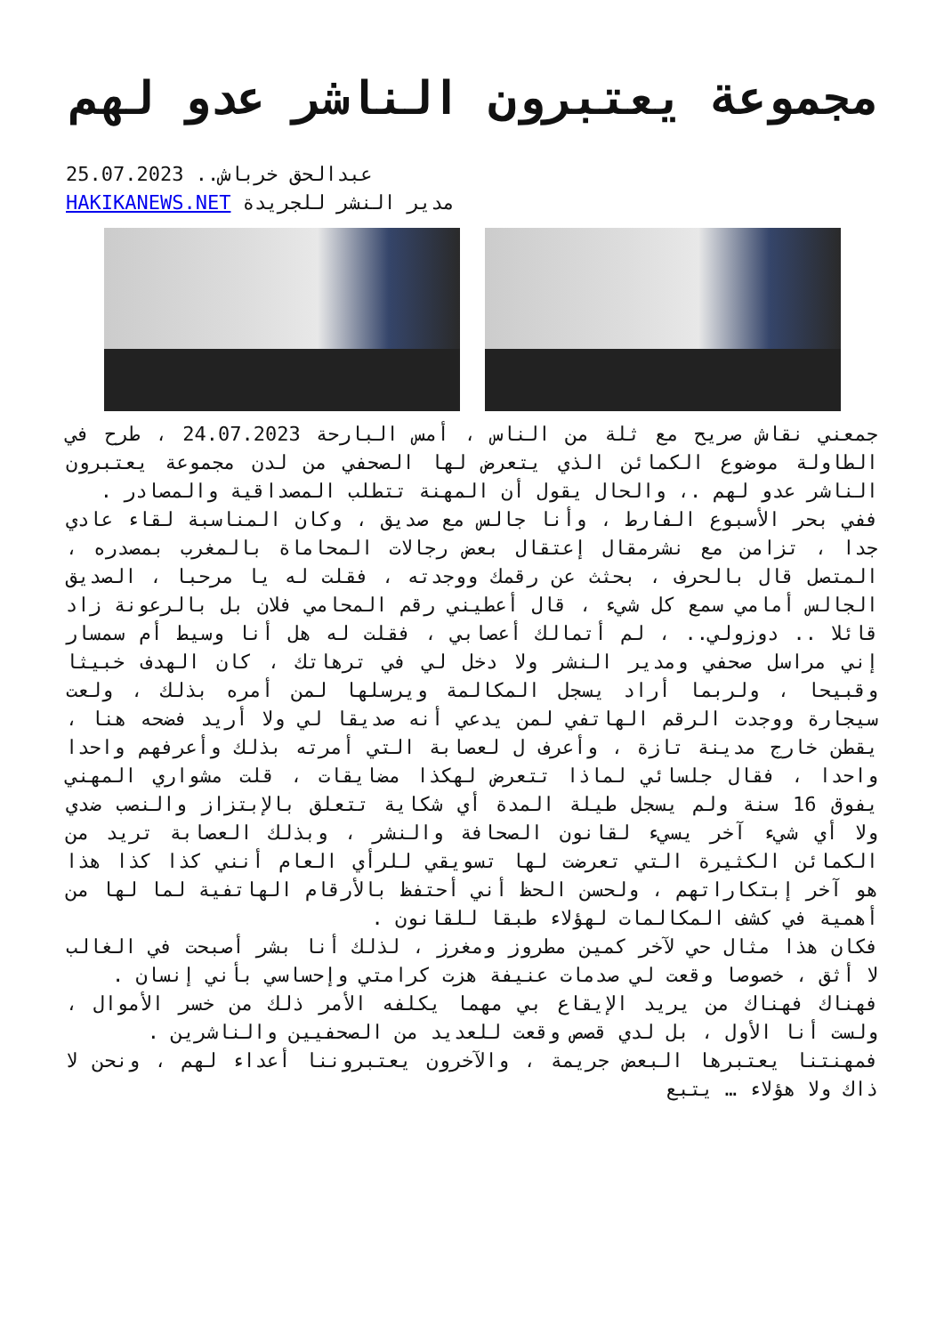مجموعة يعتبرون الناشر عدو لهم
عبدالحق خرباش.. 25.07.2023
مدير النشر للجريدة HAKIKANEWS.NET
جمعني نقاش صريح مع ثلة من الناس ، أمس البارحة 24.07.2023 ، طرح في الطاولة موضوع الكمائن الذي يتعرض لها الصحفي من لدن مجموعة يعتبرون الناشر عدو لهم .، والحال يقول أن المهنة تتطلب المصداقية والمصادر .
ففي بحر الأسبوع الفارط ، وأنا جالس مع صديق ، وكان المناسبة لقاء عادي جدا ، تزامن مع نشرمقال إعتقال بعض رجالات المحاماة بالمغرب بمصدره ، المتصل قال بالحرف ، بحثث عن رقمك ووجدته ، فقلت له يا مرحبا ، الصديق الجالس أمامي سمع كل شيء ، قال أعطيني رقم المحامي فلان بل بالرعونة زاد قائلا .. دوزولي.. ، لم أتمالك أعصابي ، فقلت له هل أنا وسيط أم سمسار إني مراسل صحفي ومدير النشر ولا دخل لي في ترهاتك ، كان الهدف خبيثا وقبيحا ، ولربما أراد يسجل المكالمة ويرسلها لمن أمره بذلك ، ولعت سيجارة ووجدت الرقم الهاتفي لمن يدعي أنه صديقا لي ولا أريد فضحه هنا ، يقطن خارج مدينة تازة ، وأعرف ل لعصابة التي أمرته بذلك وأعرفهم واحدا واحدا ، فقال جلسائي لماذا تتعرض لهكذا مضايقات ، قلت مشواري المهني يفوق 16 سنة ولم يسجل طيلة المدة أي شكاية تتعلق بالإبتزاز والنصب ضدي ولا أي شيء آخر يسيء لقانون الصحافة والنشر ، وبذلك العصابة تريد من الكمائن الكثيرة التي تعرضت لها تسويقي للرأي العام أنني كذا كذا هذا هو آخر إبتكاراتهم ، ولحسن الحظ أني أحتفظ بالأرقام الهاتفية لما لها من أهمية في كشف المكالمات لهؤلاء طبقا للقانون .
فكان هذا مثال حي لآخر كمين مطروز ومغرز ، لذلك أنا بشر أصبحت في الغالب لا أثق ، خصوصا وقعت لي صدمات عنيفة هزت كرامتي وإحساسي بأني إنسان .
فهناك فهناك من يريد الإيقاع بي مهما يكلفه الأمر ذلك من خسر الأموال ، ولست أنا الأول ، بل لدي قصص وقعت للعديد من الصحفيين والناشرين .
فمهنتنا يعتبرها البعض جريمة ، والآخرون يعتبروننا أعداء لهم ، ونحن لا ذاك ولا هؤلاء … يتبع